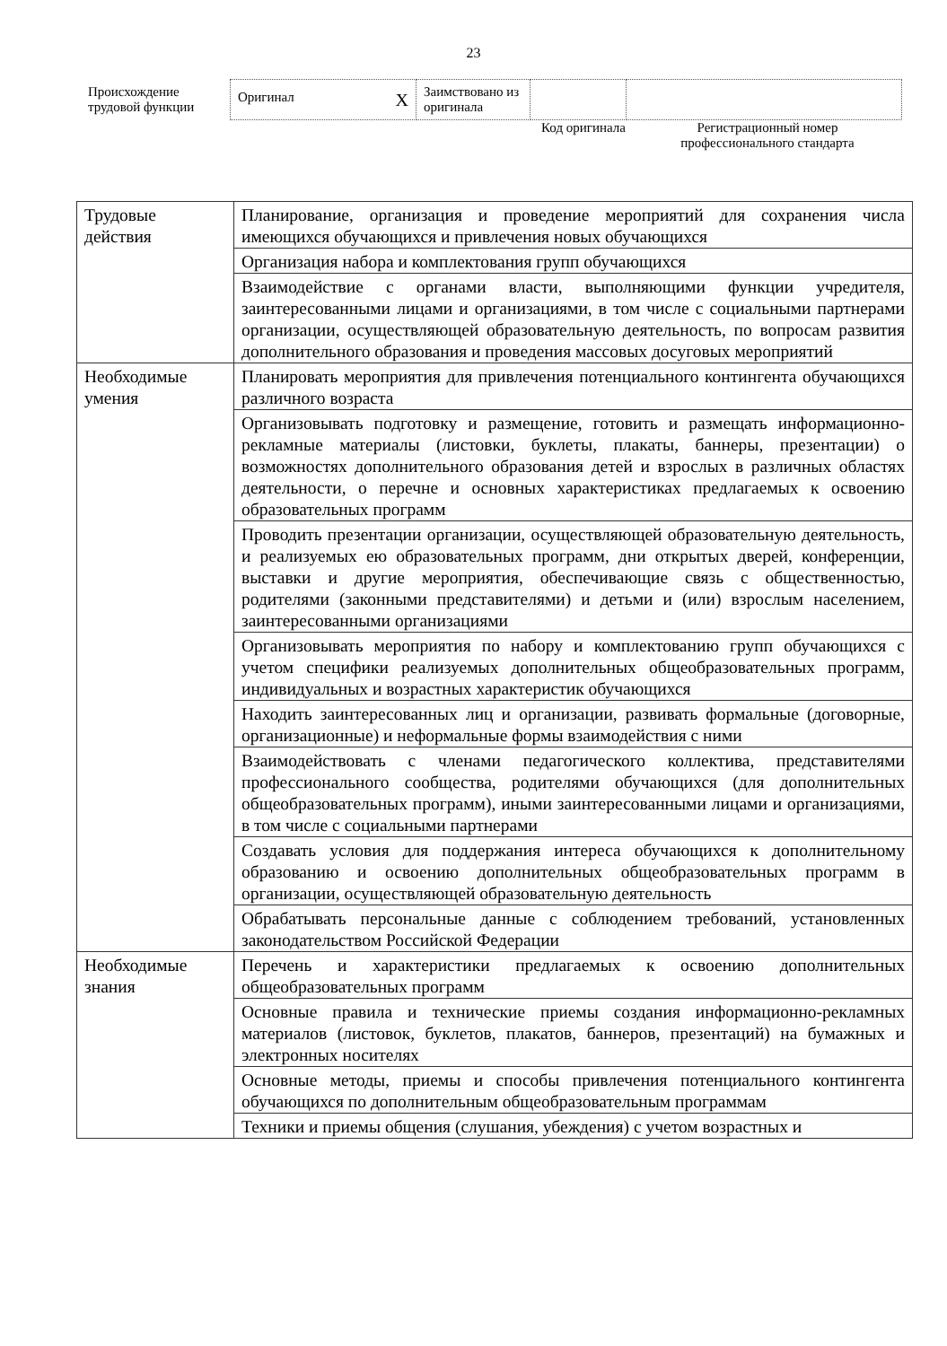23
| Происхождение трудовой функции | Оригинал X | Заимствовано из оригинала | | |
Код оригинала
Регистрационный номер профессионального стандарта
| Трудовые действия | Планирование, организация и проведение мероприятий для сохранения числа имеющихся обучающихся и привлечения новых обучающихся |
| | Организация набора и комплектования групп обучающихся |
| | Взаимодействие с органами власти, выполняющими функции учредителя, заинтересованными лицами и организациями, в том числе с социальными партнерами организации, осуществляющей образовательную деятельность, по вопросам развития дополнительного образования и проведения массовых досуговых мероприятий |
| Необходимые умения | Планировать мероприятия для привлечения потенциального контингента обучающихся различного возраста |
| | Организовывать подготовку и размещение, готовить и размещать информационно-рекламные материалы (листовки, буклеты, плакаты, баннеры, презентации) о возможностях дополнительного образования детей и взрослых в различных областях деятельности, о перечне и основных характеристиках предлагаемых к освоению образовательных программ |
| | Проводить презентации организации, осуществляющей образовательную деятельность, и реализуемых ею образовательных программ, дни открытых дверей, конференции, выставки и другие мероприятия, обеспечивающие связь с общественностью, родителями (законными представителями) и детьми и (или) взрослым населением, заинтересованными организациями |
| | Организовывать мероприятия по набору и комплектованию групп обучающихся с учетом специфики реализуемых дополнительных общеобразовательных программ, индивидуальных и возрастных характеристик обучающихся |
| | Находить заинтересованных лиц и организации, развивать формальные (договорные, организационные) и неформальные формы взаимодействия с ними |
| | Взаимодействовать с членами педагогического коллектива, представителями профессионального сообщества, родителями обучающихся (для дополнительных общеобразовательных программ), иными заинтересованными лицами и организациями, в том числе с социальными партнерами |
| | Создавать условия для поддержания интереса обучающихся к дополнительному образованию и освоению дополнительных общеобразовательных программ в организации, осуществляющей образовательную деятельность |
| | Обрабатывать персональные данные с соблюдением требований, установленных законодательством Российской Федерации |
| Необходимые знания | Перечень и характеристики предлагаемых к освоению дополнительных общеобразовательных программ |
| | Основные правила и технические приемы создания информационно-рекламных материалов (листовок, буклетов, плакатов, баннеров, презентаций) на бумажных и электронных носителях |
| | Основные методы, приемы и способы привлечения потенциального контингента обучающихся по дополнительным общеобразовательным программам |
| | Техники и приемы общения (слушания, убеждения) с учетом возрастных и |